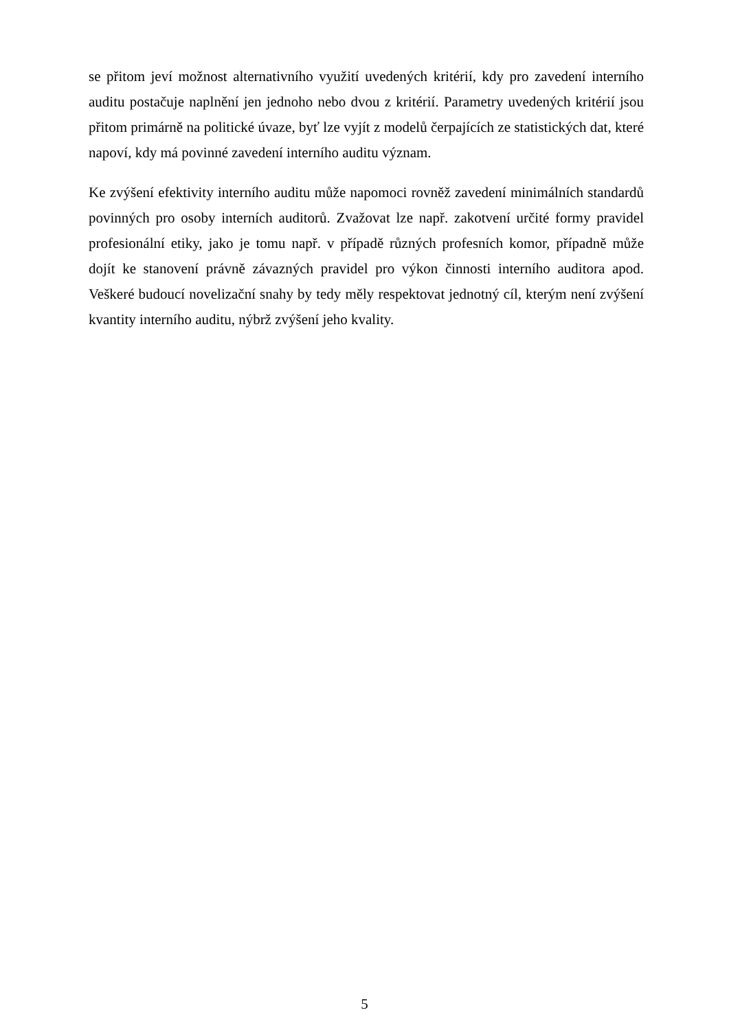se přitom jeví možnost alternativního využití uvedených kritérií, kdy pro zavedení interního auditu postačuje naplnění jen jednoho nebo dvou z kritérií. Parametry uvedených kritérií jsou přitom primárně na politické úvaze, byť lze vyjít z modelů čerpajících ze statistických dat, které napoví, kdy má povinné zavedení interního auditu význam.
Ke zvýšení efektivity interního auditu může napomoci rovněž zavedení minimálních standardů povinných pro osoby interních auditorů. Zvažovat lze např. zakotvení určité formy pravidel profesionální etiky, jako je tomu např. v případě různých profesních komor, případně může dojít ke stanovení právně závazných pravidel pro výkon činnosti interního auditora apod. Veškeré budoucí novelizační snahy by tedy měly respektovat jednotný cíl, kterým není zvýšení kvantity interního auditu, nýbrž zvýšení jeho kvality.
5